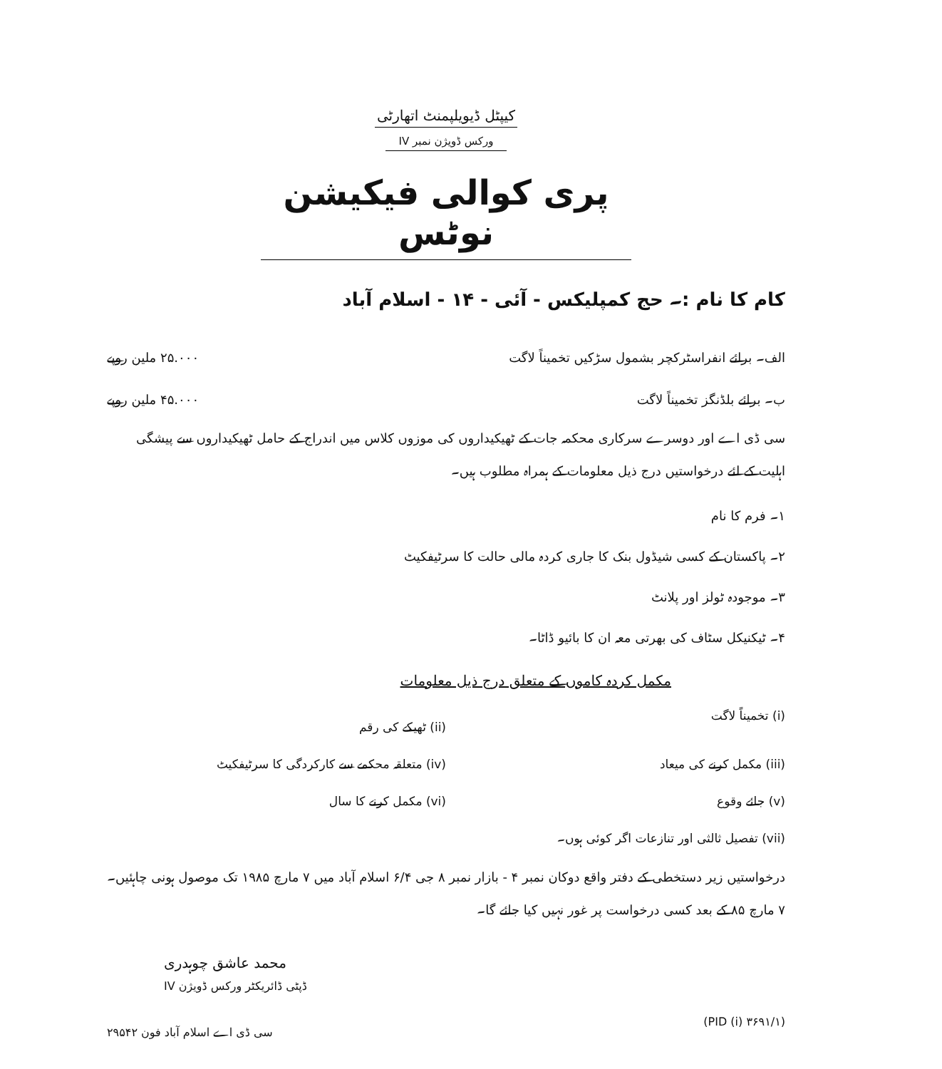کیپٹل ڈیویلپمنٹ اتھارٹی
ورکس ڈویژن نمبر IV
پری کوالی فیکیشن نوٹس
کام کا نام :۔ حج کمپلیکس - آئی - ۱۴ - اسلام آباد
الف۔ برائے انفراسٹرکچر بشمول سڑکیں تخمیناً لاگت ۲۵.۰۰۰ ملین روپے
ب۔ برائے بلڈنگز تخمیناً لاگت ۴۵.۰۰۰ ملین روپے
سی ڈی اے اور دوسرے سرکاری محکمہ جات کے ٹھیکیداروں کی موزوں کلاس میں اندراج کے حامل ٹھیکیداروں سے پیشگی اہلیت کے لئے درخواستیں درج ذیل معلومات کے ہمراہ مطلوب ہیں۔
۱۔ فرم کا نام
۲۔ پاکستان کے کسی شیڈول بنک کا جاری کردہ مالی حالت کا سرٹیفکیٹ
۳۔ موجودہ ٹولز اور پلانٹ
۴۔ ٹیکنیکل سٹاف کی بھرتی معہ ان کا بائیو ڈاٹا۔
مکمل کردہ کاموں کے متعلق درج ذیل معلومات
(i) تخمیناً لاگت (ii) ٹھیکے کی رقم (iii) مکمل کرنے کی میعاد (iv) متعلقہ محکمے سے کارکردگی کا سرٹیفکیٹ (v) جائے وقوع (vi) مکمل کرنے کا سال (vii) تفصیل ثالثی اور تنازعات اگر کوئی ہوں۔
درخواستیں زیر دستخطی کے دفتر واقع دوکان نمبر ۴ - بازار نمبر ۸ جی ۶/۴ اسلام آباد میں ۷ مارچ ۱۹۸۵ تک موصول ہونی چاہئیں۔ ۷ مارچ ۸۵ کے بعد کسی درخواست پر غور نہیں کیا جائے گا۔
محمد عاشق چوہدری
ڈپٹی ڈائریکٹر ورکس ڈویژن IV
(PID (i) ۳۶۹۱/۱) سی ڈی اے اسلام آباد فون ۲۹۵۴۲